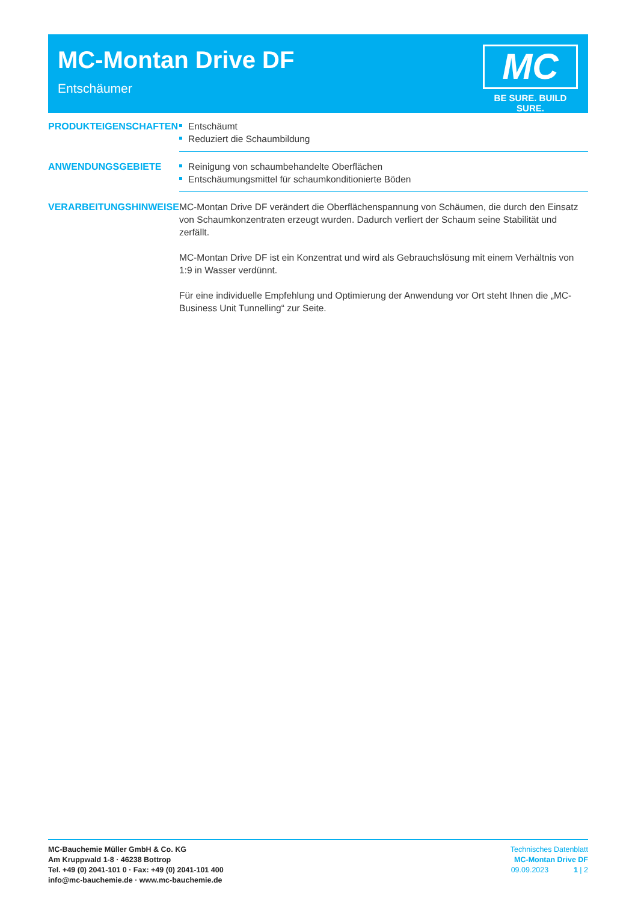MC-Montan Drive DF
Entschäumer
MC
BE SURE. BUILD SURE.
PRODUKTEIGENSCHAFTEN
Entschäumt
Reduziert die Schaumbildung
ANWENDUNGSGEBIETE
Reinigung von schaumbehandelte Oberflächen
Entschäumungsmittel für schaumkonditionierte Böden
VERARBEITUNGSHINWEISE
MC-Montan Drive DF verändert die Oberflächenspannung von Schäumen, die durch den Einsatz von Schaumkonzentraten erzeugt wurden. Dadurch verliert der Schaum seine Stabilität und zerfällt.
MC-Montan Drive DF ist ein Konzentrat und wird als Gebrauchslösung mit einem Verhältnis von 1:9 in Wasser verdünnt.
Für eine individuelle Empfehlung und Optimierung der Anwendung vor Ort steht Ihnen die „MC-Business Unit Tunnelling“ zur Seite.
MC-Bauchemie Müller GmbH & Co. KG
Am Kruppwald 1-8 · 46238 Bottrop
Tel. +49 (0) 2041-101 0 · Fax: +49 (0) 2041-101 400
info@mc-bauchemie.de · www.mc-bauchemie.de
Technisches Datenblatt
MC-Montan Drive DF
09.09.2023 1 | 2